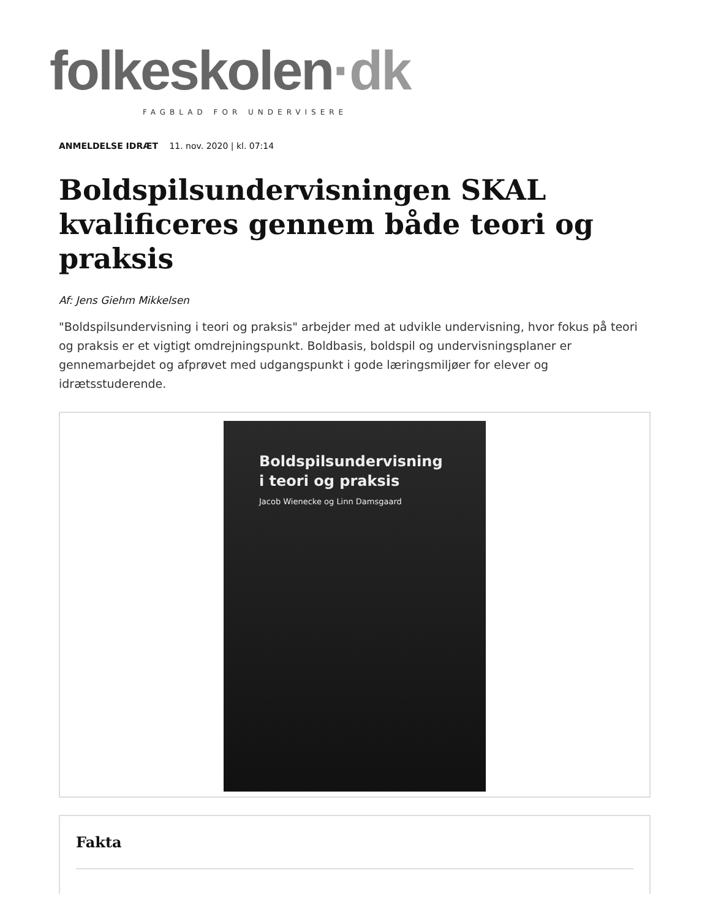folkeskolen·dk
FAGBLAD FOR UNDERVISERE
ANMELDELSE IDRÆT 11. nov. 2020 | kl. 07:14
Boldspilsundervisningen SKAL kvalificeres gennem både teori og praksis
Af: Jens Giehm Mikkelsen
"Boldspilsundervisning i teori og praksis" arbejder med at udvikle undervisning, hvor fokus på teori og praksis er et vigtigt omdrejningspunkt. Boldbasis, boldspil og undervisningsplaner er gennemarbejdet og afprøvet med udgangspunkt i gode læringsmiljøer for elever og idrætsstuderende.
Boldspilsundervisning
i teori og praksis
Jacob Wienecke og Linn Damsgaard
Fakta